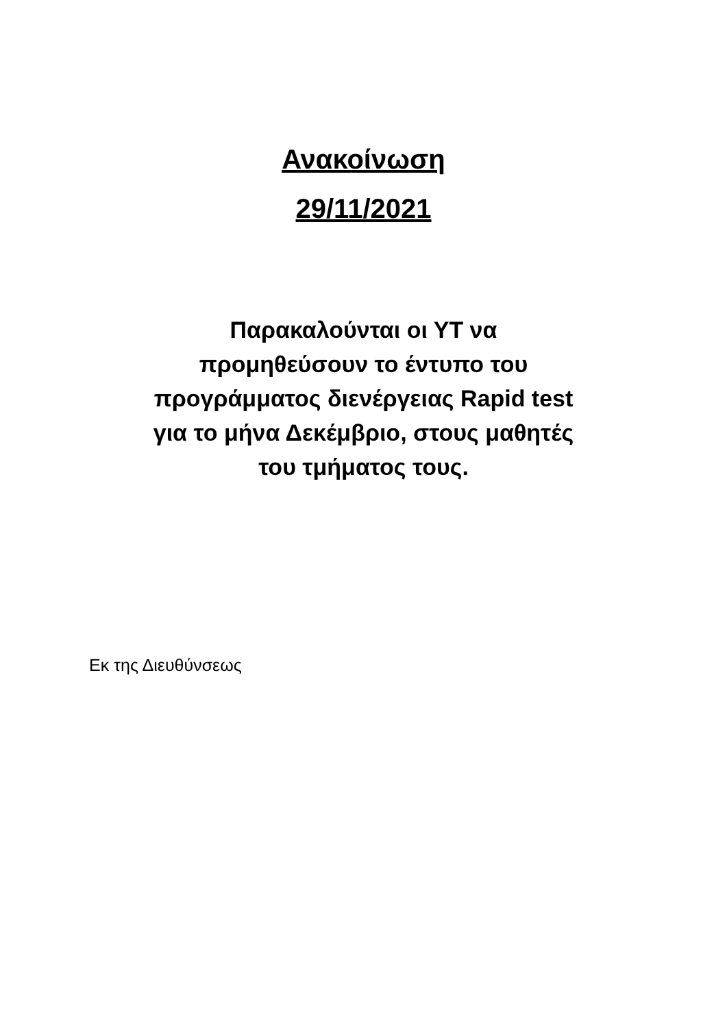Ανακοίνωση
29/11/2021
Παρακαλούνται οι ΥΤ να
προμηθεύσουν το έντυπο του
προγράμματος διενέργειας Rapid test
για το μήνα Δεκέμβριο, στους μαθητές
του τμήματος τους.
Εκ της Διευθύνσεως